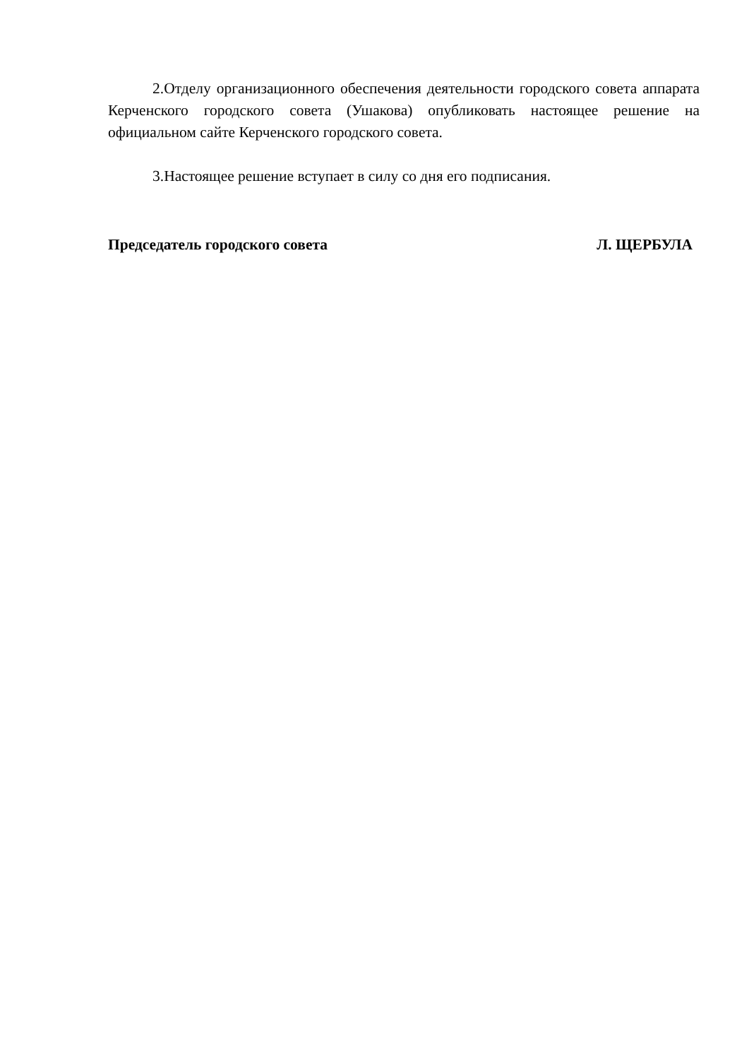2.Отделу организационного обеспечения деятельности городского совета аппарата Керченского городского совета (Ушакова) опубликовать настоящее решение на официальном сайте Керченского городского совета.
3.Настоящее решение вступает в силу со дня его подписания.
Председатель городского совета Л. ЩЕРБУЛА